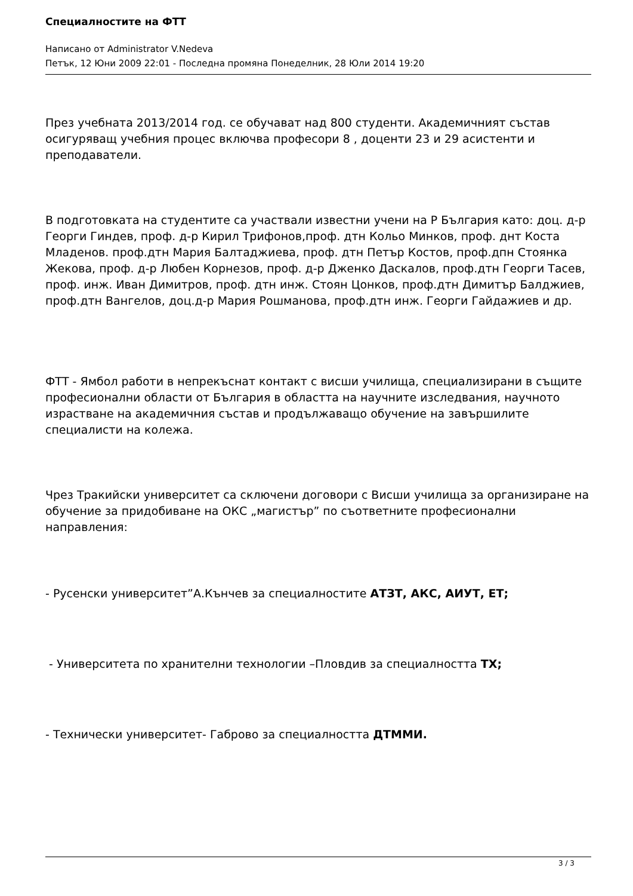Специалностите на ФТТ
Написано от Administrator V.Nedeva
Петък, 12 Юни 2009 22:01 - Последна промяна Понеделник, 28 Юли 2014 19:20
През учебната 2013/2014 год. се обучават над 800 студенти. Академичният състав осигуряващ учебния процес включва професори 8 , доценти 23 и 29 асистенти и преподаватели.
В подготовката на студентите са участвали известни учени на Р България като: доц. д-р Георги Гиндев, проф. д-р Кирил Трифонов,проф. дтн Кольо Минков, проф. днт Коста Младенов. проф.дтн Мария Балтаджиева, проф. дтн Петър Костов, проф.дпн Стоянка Жекова, проф. д-р Любен Корнезов, проф. д-р Дженко Даскалов, проф.дтн Георги Тасев, проф. инж. Иван Димитров, проф. дтн инж. Стоян Цонков, проф.дтн Димитър Балджиев, проф.дтн Вангелов, доц.д-р Мария Рошманова, проф.дтн инж. Георги Гайдажиев и др.
ФТТ - Ямбол работи в непрекъснат контакт с висши училища, специализирани в същите професионални области от България в областта на научните изследвания, научното израстване на академичния състав и продължаващо обучение на завършилите специалисти на колежа.
Чрез Тракийски университет са сключени договори с Висши училища за организиране на обучение за придобиване на ОКС „магистър” по съответните професионални направления:
- Русенски университет”А.Кънчев за специалностите АТЗТ, АКС, АИУТ, ЕТ;
- Университета по хранителни технологии –Пловдив за специалността ТХ;
- Технически университет- Габрово за специалността ДТММИ.
3 / 3